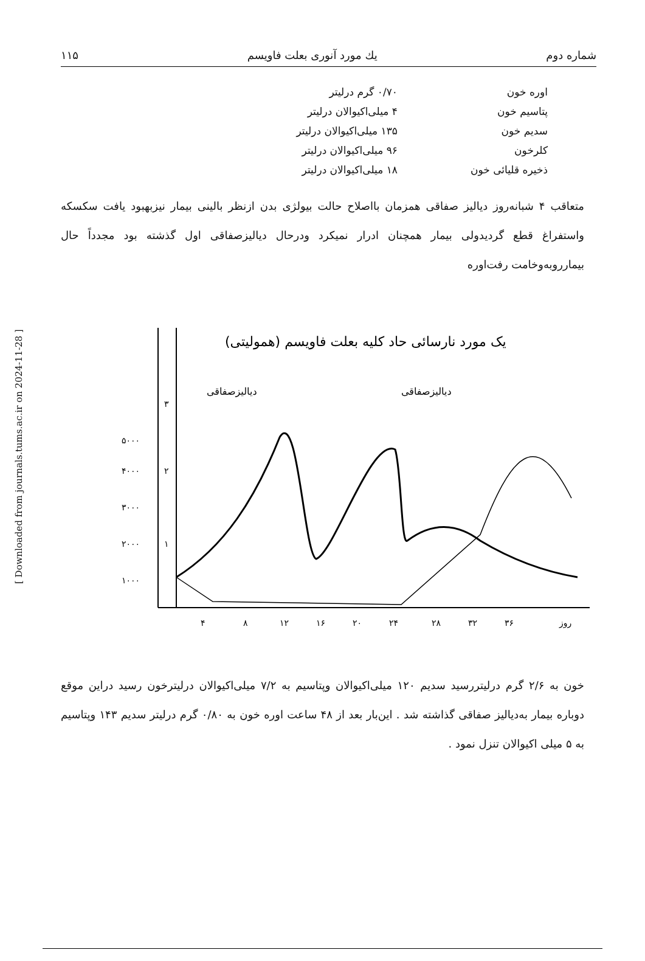[ Downloaded from journals.tums.ac.ir on 2024-11-28 ]
شماره دوم یك مورد آنوری بعلت فاویسم ۱۱۵
| اوره خون | ۰/۷۰ گرم درلیتر |
| پتاسیم خون | ۴ میلی‌اکیوالان درلیتر |
| سدیم خون | ۱۳۵ میلی‌اکیوالان درلیتر |
| کلرخون | ۹۶ میلی‌اکیوالان درلیتر |
| ذخیره قلیائی خون | ۱۸ میلی‌اکیوالان درلیتر |
متعاقب ۴ شبانه‌روز دیالیز صفاقی همزمان بااصلاح حالت بیولژی بدن ازنظر بالینی بیمار نیزبهبود یافت سکسکه واستفراغ قطع گردیدولی بیمار همچنان ادرار نمیکرد ودرحال دیالیزصفاقی اول گذشته بود مجدداً حال بیمارروبه‌وخامت رفت‌اوره
یک مورد نارسائی حاد کلیه بعلت فاویسم (همولیتی)
دیالیزصفاقی
دیالیزصفاقی
۵۰۰۰
۴۰۰۰
۳۰۰۰
۲۰۰۰
۱۰۰۰
۳
۲
۱
۴
۸
۱۲
۱۶
۲۰
۲۴
۲۸
۳۲
۳۶
روز
خون به ۲/۶ گرم درلیتررسید سدیم ۱۲۰ میلی‌اکیوالان وپتاسیم به ۷/۲ میلی‌اکیوالان درلیترخون رسید دراین موقع دوباره بیمار به‌دیالیز صفاقی گذاشته شد . این‌بار بعد از ۴۸ ساعت اوره خون به ۰/۸۰ گرم درلیتر سدیم ۱۴۳ وپتاسیم به ۵ میلی اکیوالان تنزل نمود .